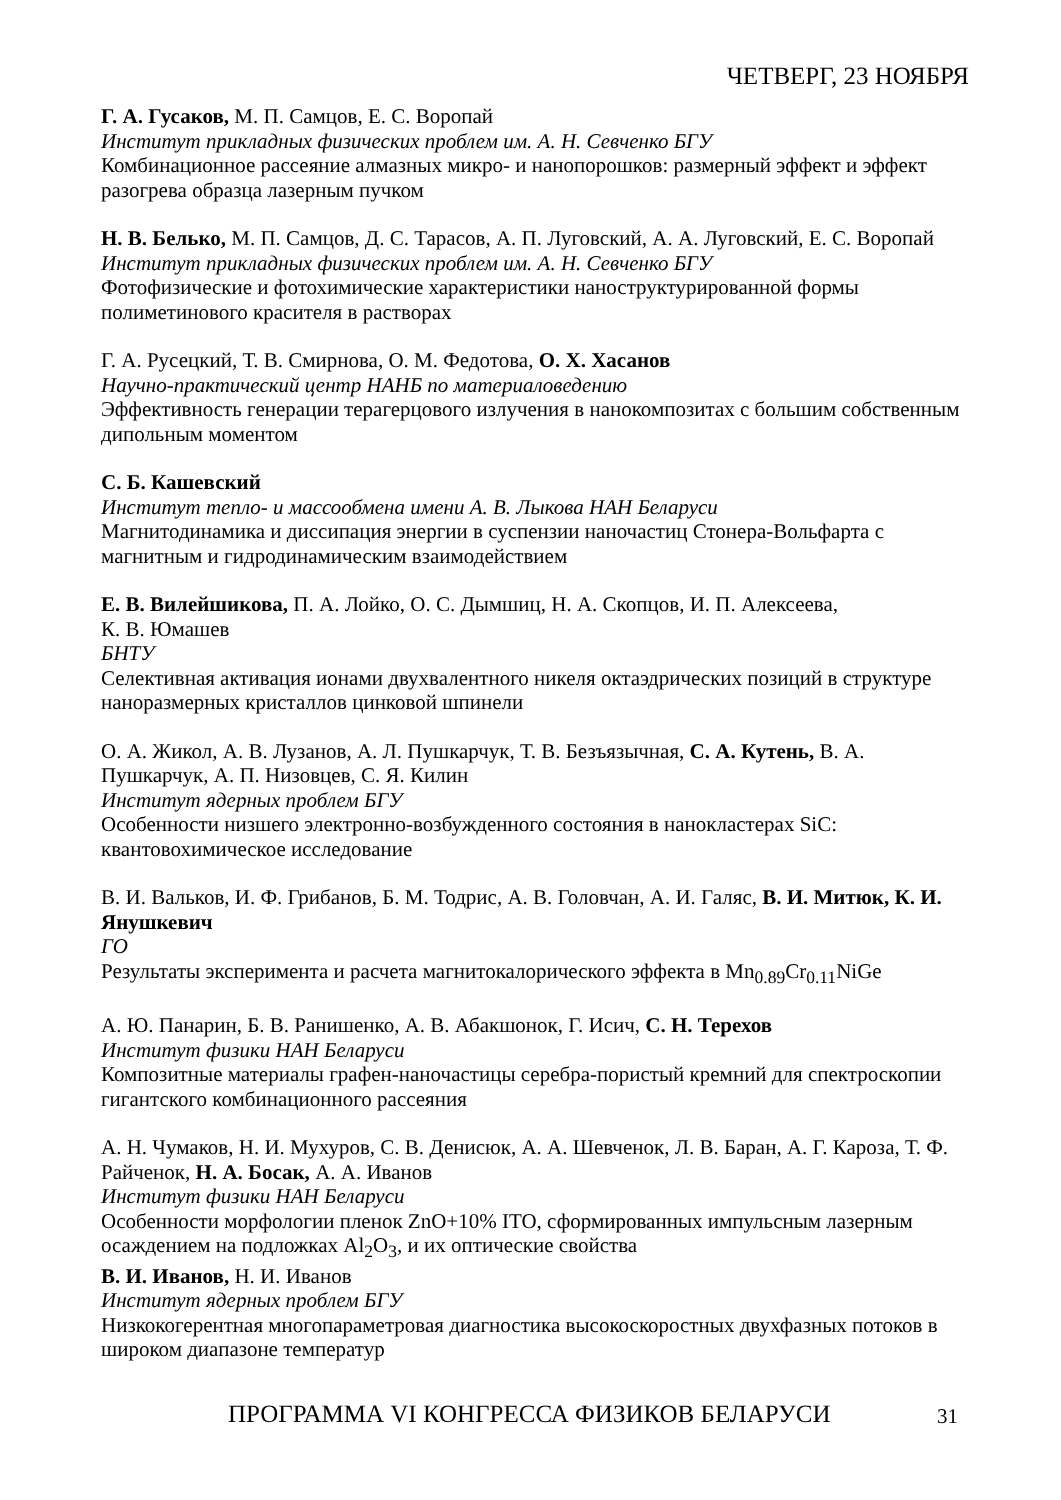ЧЕТВЕРГ, 23 НОЯБРЯ
Г. А. Гусаков, М. П. Самцов, Е. С. Воропай
Институт прикладных физических проблем им. А. Н. Севченко БГУ
Комбинационное рассеяние алмазных микро- и нанопорошков: размерный эффект и эффект разогрева образца лазерным пучком
Н. В. Белько, М. П. Самцов, Д. С. Тарасов, А. П. Луговский, А. А. Луговский, Е. С. Воропай
Институт прикладных физических проблем им. А. Н. Севченко БГУ
Фотофизические и фотохимические характеристики наноструктурированной формы полиметинового красителя в растворах
Г. А. Русецкий, Т. В. Смирнова, О. М. Федотова, О. Х. Хасанов
Научно-практический центр НАНБ по материаловедению
Эффективность генерации терагерцового излучения в нанокомпозитах с большим собственным дипольным моментом
С. Б. Кашевский
Институт тепло- и массообмена имени А. В. Лыкова НАН Беларуси
Магнитодинамика и диссипация энергии в суспензии наночастиц Стонера-Вольфарта с магнитным и гидродинамическим взаимодействием
Е. В. Вилейшикова, П. А. Лойко, О. С. Дымшиц, Н. А. Скопцов, И. П. Алексеева,
К. В. Юмашев
БНТУ
Селективная активация ионами двухвалентного никеля октаэдрических позиций в структуре наноразмерных кристаллов цинковой шпинели
О. А. Жикол, А. В. Лузанов, А. Л. Пушкарчук, Т. В. Безъязычная, С. А. Кутень, В. А. Пушкарчук, А. П. Низовцев, С. Я. Килин
Институт ядерных проблем БГУ
Особенности низшего электронно-возбужденного состояния в нанокластерах SiC: квантовохимическое исследование
В. И. Вальков, И. Ф. Грибанов, Б. М. Тодрис, А. В. Головчан, А. И. Галяс, В. И. Митюк, К. И. Янушкевич
ГО
Результаты эксперимента и расчета магнитокалорического эффекта в Mn<sub>0.89</sub>Cr<sub>0.11</sub>NiGe
А. Ю. Панарин, Б. В. Ранишенко, А. В. Абакшонок, Г. Исич, С. Н. Терехов
Институт физики НАН Беларуси
Композитные материалы графен-наночастицы серебра-пористый кремний для спектроскопии гигантского комбинационного рассеяния
А. Н. Чумаков, Н. И. Мухуров, С. В. Денисюк, А. А. Шевченок, Л. В. Баран, А. Г. Кароза, Т. Ф. Райченок, Н. А. Босак, А. А. Иванов
Институт физики НАН Беларуси
Особенности морфологии пленок ZnO+10% ITO, сформированных импульсным лазерным осаждением на подложках Al<sub>2</sub>O<sub>3</sub>, и их оптические свойства
В. И. Иванов, Н. И. Иванов
Институт ядерных проблем БГУ
Низкокогерентная многопараметровая диагностика высокоскоростных двухфазных потоков в широком диапазоне температур
ПРОГРАММА VI КОНГРЕССА ФИЗИКОВ БЕЛАРУСИ
31